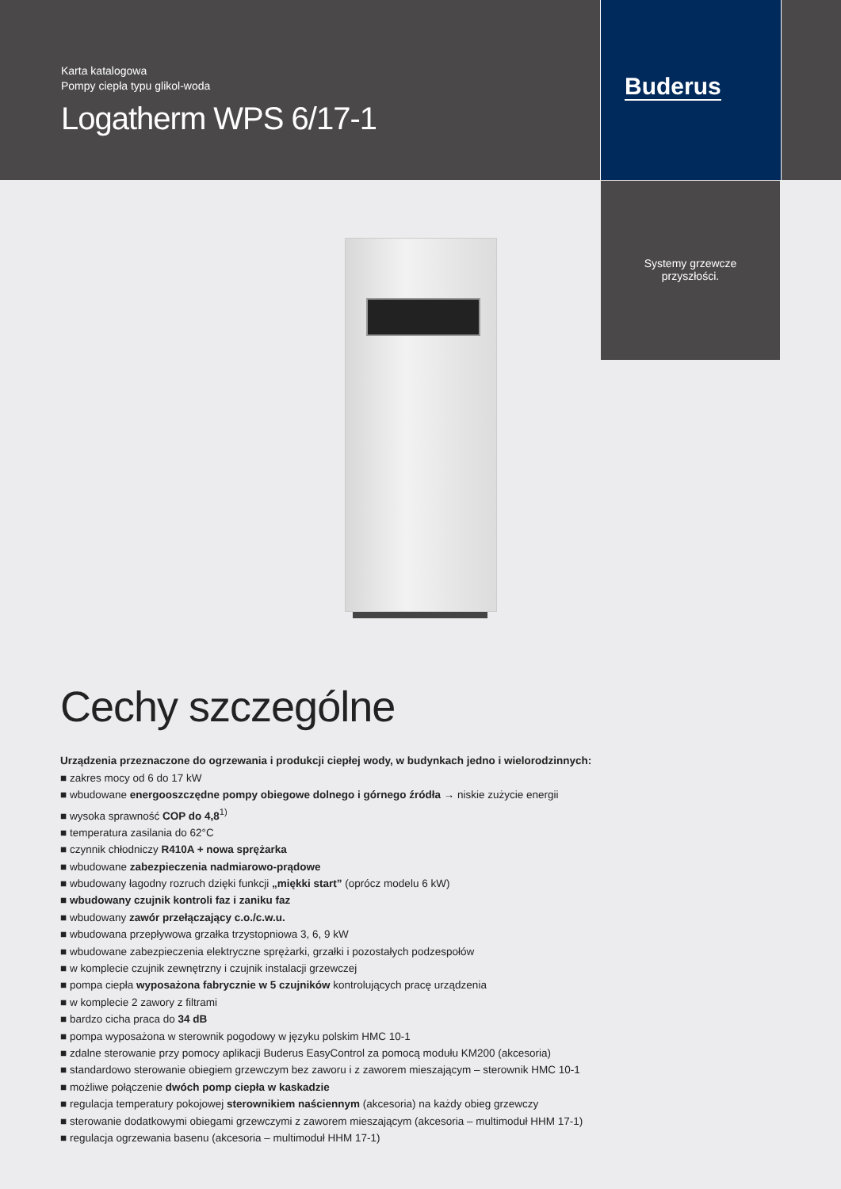Karta katalogowa
Pompy ciepła typu glikol-woda
Logatherm WPS 6/17-1
Buderus
Systemy grzewcze
przyszłości.
Cechy szczególne
Urządzenia przeznaczone do ogrzewania i produkcji ciepłej wody, w budynkach jedno i wielorodzinnych:
■ zakres mocy od 6 do 17 kW
■ wbudowane energooszczędne pompy obiegowe dolnego i górnego źródła → niskie zużycie energii
■ wysoka sprawność COP do 4,8<sup>1)</sup>
■ temperatura zasilania do 62°C
■ czynnik chłodniczy R410A + nowa sprężarka
■ wbudowane zabezpieczenia nadmiarowo-prądowe
■ wbudowany łagodny rozruch dzięki funkcji „miękki start” (oprócz modelu 6 kW)
■ wbudowany czujnik kontroli faz i zaniku faz
■ wbudowany zawór przełączający c.o./c.w.u.
■ wbudowana przepływowa grzałka trzystopniowa 3, 6, 9 kW
■ wbudowane zabezpieczenia elektryczne sprężarki, grzałki i pozostałych podzespołów
■ w komplecie czujnik zewnętrzny i czujnik instalacji grzewczej
■ pompa ciepła wyposażona fabrycznie w 5 czujników kontrolujących pracę urządzenia
■ w komplecie 2 zawory z filtrami
■ bardzo cicha praca do 34 dB
■ pompa wyposażona w sterownik pogodowy w języku polskim HMC 10-1
■ zdalne sterowanie przy pomocy aplikacji Buderus EasyControl za pomocą modułu KM200 (akcesoria)
■ standardowo sterowanie obiegiem grzewczym bez zaworu i z zaworem mieszającym – sterownik HMC 10-1
■ możliwe połączenie dwóch pomp ciepła w kaskadzie
■ regulacja temperatury pokojowej sterownikiem naściennym (akcesoria) na każdy obieg grzewczy
■ sterowanie dodatkowymi obiegami grzewczymi z zaworem mieszającym (akcesoria – multimoduł HHM 17-1)
■ regulacja ogrzewania basenu (akcesoria – multimoduł HHM 17-1)